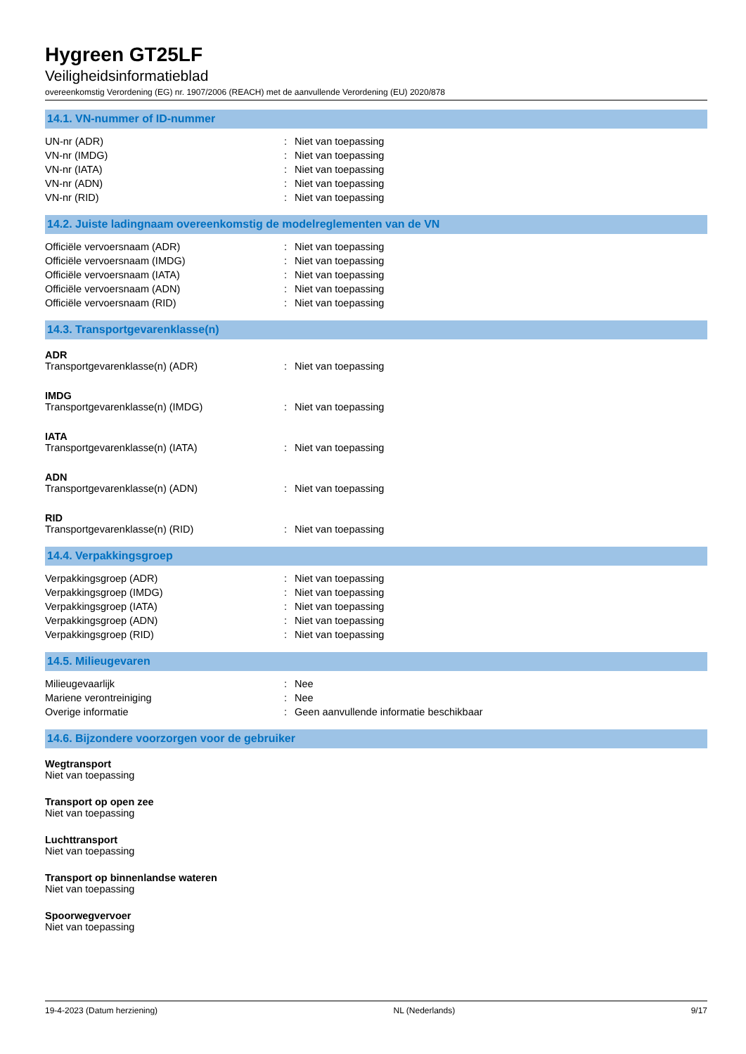Hygreen GT25LF
Veiligheidsinformatieblad
overeenkomstig Verordening (EG) nr. 1907/2006 (REACH) met de aanvullende Verordening (EU) 2020/878
14.1. VN-nummer of ID-nummer
| UN-nr (ADR) | : | Niet van toepassing |
| VN-nr (IMDG) | : | Niet van toepassing |
| VN-nr (IATA) | : | Niet van toepassing |
| VN-nr (ADN) | : | Niet van toepassing |
| VN-nr (RID) | : | Niet van toepassing |
14.2. Juiste ladingnaam overeenkomstig de modelreglementen van de VN
| Officiële vervoersnaam (ADR) | : | Niet van toepassing |
| Officiële vervoersnaam (IMDG) | : | Niet van toepassing |
| Officiële vervoersnaam (IATA) | : | Niet van toepassing |
| Officiële vervoersnaam (ADN) | : | Niet van toepassing |
| Officiële vervoersnaam (RID) | : | Niet van toepassing |
14.3. Transportgevarenklasse(n)
ADR
| Transportgevarenklasse(n) (ADR) | : | Niet van toepassing |
IMDG
| Transportgevarenklasse(n) (IMDG) | : | Niet van toepassing |
IATA
| Transportgevarenklasse(n) (IATA) | : | Niet van toepassing |
ADN
| Transportgevarenklasse(n) (ADN) | : | Niet van toepassing |
RID
| Transportgevarenklasse(n) (RID) | : | Niet van toepassing |
14.4. Verpakkingsgroep
| Verpakkingsgroep (ADR) | : | Niet van toepassing |
| Verpakkingsgroep (IMDG) | : | Niet van toepassing |
| Verpakkingsgroep (IATA) | : | Niet van toepassing |
| Verpakkingsgroep (ADN) | : | Niet van toepassing |
| Verpakkingsgroep (RID) | : | Niet van toepassing |
14.5. Milieugevaren
| Milieugevaarlijk | : | Nee |
| Mariene verontreiniging | : | Nee |
| Overige informatie | : | Geen aanvullende informatie beschikbaar |
14.6. Bijzondere voorzorgen voor de gebruiker
Wegtransport
Niet van toepassing
Transport op open zee
Niet van toepassing
Luchttransport
Niet van toepassing
Transport op binnenlandse wateren
Niet van toepassing
Spoorwegvervoer
Niet van toepassing
19-4-2023 (Datum herziening) NL (Nederlands) 9/17